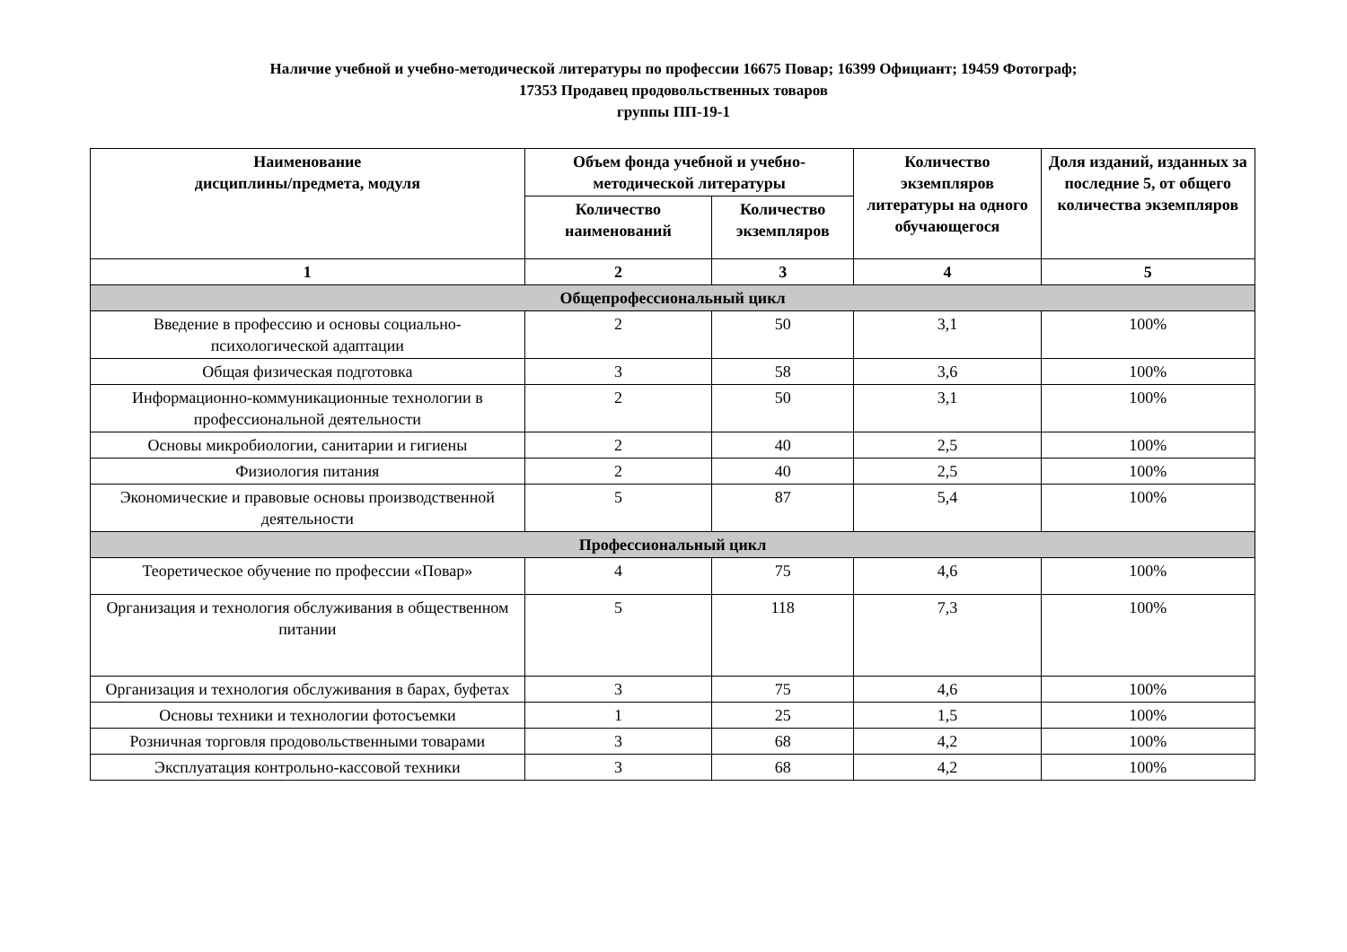Наличие учебной и учебно-методической литературы по профессии 16675 Повар; 16399 Официант; 19459 Фотограф;
17353 Продавец продовольственных товаров
группы ПП-19-1
| Наименование дисциплины/предмета, модуля | Объем фонда учебной и учебно-методической литературы | | Количество экземпляров литературы на одного обучающегося | Доля изданий, изданных за последние 5, от общего количества экземпляров |
| --- | --- | --- | --- | --- |
| | Количество наименований | Количество экземпляров | | |
| 1 | 2 | 3 | 4 | 5 |
| Общепрофессиональный цикл | | | | |
| Введение в профессию и основы социально-психологической адаптации | 2 | 50 | 3,1 | 100% |
| Общая физическая подготовка | 3 | 58 | 3,6 | 100% |
| Информационно-коммуникационные технологии в профессиональной деятельности | 2 | 50 | 3,1 | 100% |
| Основы микробиологии, санитарии и гигиены | 2 | 40 | 2,5 | 100% |
| Физиология питания | 2 | 40 | 2,5 | 100% |
| Экономические и правовые основы производственной деятельности | 5 | 87 | 5,4 | 100% |
| Профессиональный цикл | | | | |
| Теоретическое обучение по профессии «Повар» | 4 | 75 | 4,6 | 100% |
| Организация и технология обслуживания в общественном питании | 5 | 118 | 7,3 | 100% |
| Организация и технология обслуживания в барах, буфетах | 3 | 75 | 4,6 | 100% |
| Основы техники и технологии фотосъемки | 1 | 25 | 1,5 | 100% |
| Розничная торговля продовольственными товарами | 3 | 68 | 4,2 | 100% |
| Эксплуатация контрольно-кассовой техники | 3 | 68 | 4,2 | 100% |